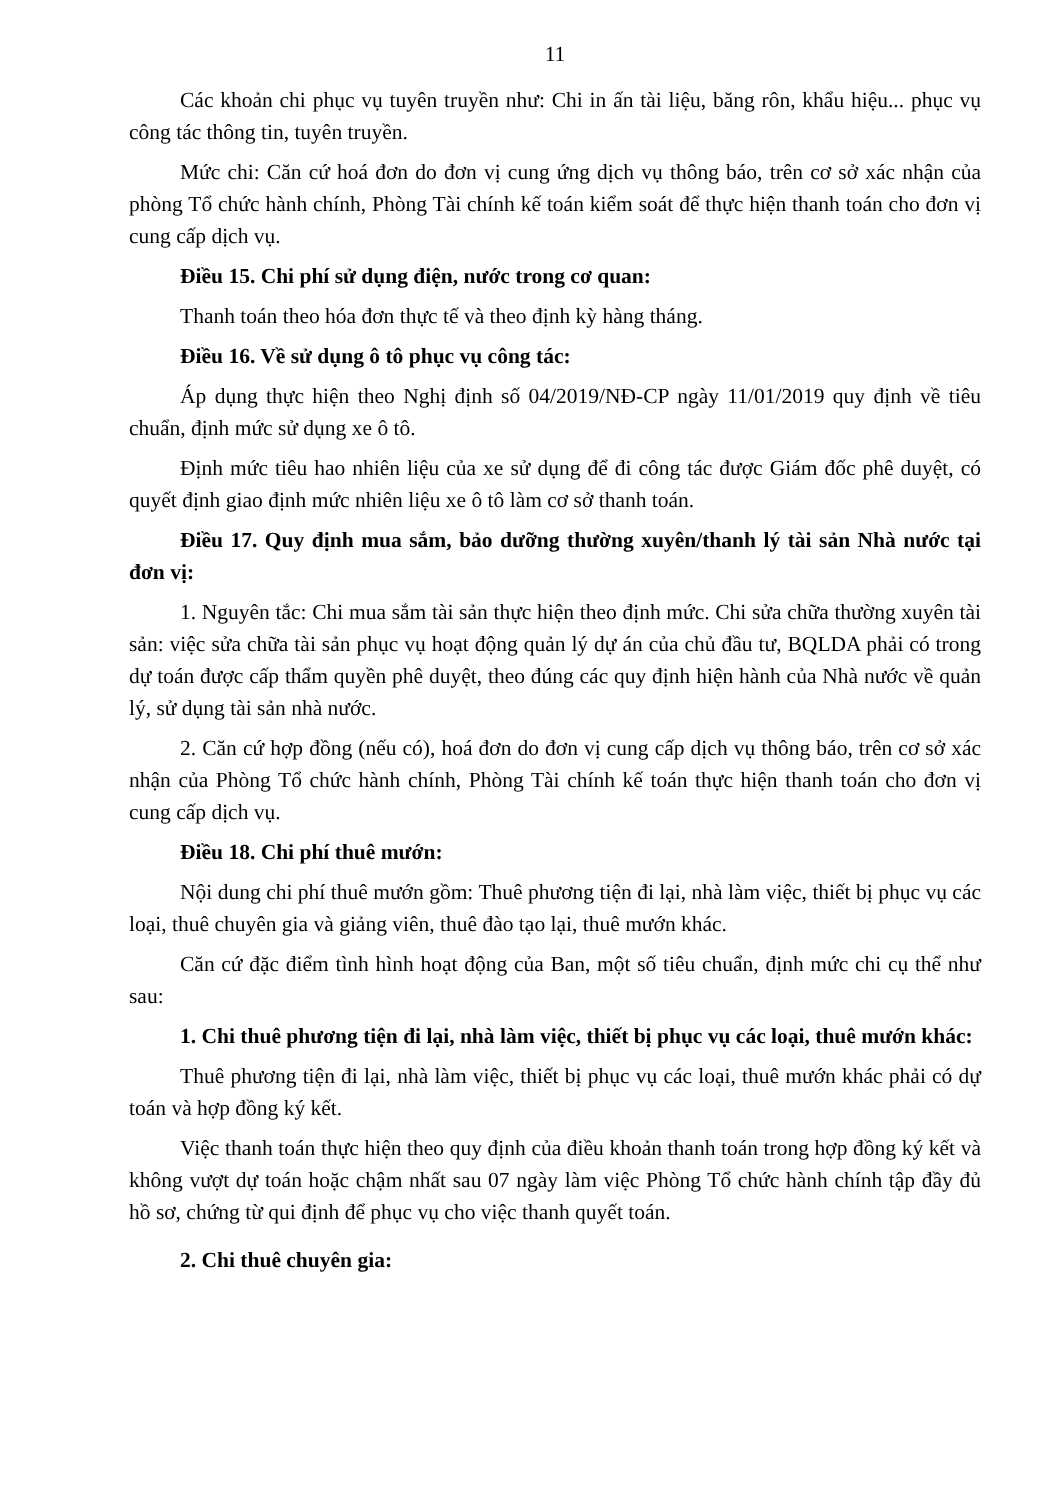11
Các khoản chi phục vụ tuyên truyền như: Chi in ấn tài liệu, băng rôn, khẩu hiệu... phục vụ công tác thông tin, tuyên truyền.
Mức chi: Căn cứ hoá đơn do đơn vị cung ứng dịch vụ thông báo, trên cơ sở xác nhận của phòng Tổ chức hành chính, Phòng Tài chính kế toán kiểm soát để thực hiện thanh toán cho đơn vị cung cấp dịch vụ.
Điều 15. Chi phí sử dụng điện, nước trong cơ quan:
Thanh toán theo hóa đơn thực tế và theo định kỳ hàng tháng.
Điều 16. Về sử dụng ô tô phục vụ công tác:
Áp dụng thực hiện theo Nghị định số 04/2019/NĐ-CP ngày 11/01/2019 quy định về tiêu chuẩn, định mức sử dụng xe ô tô.
Định mức tiêu hao nhiên liệu của xe sử dụng để đi công tác được Giám đốc phê duyệt, có quyết định giao định mức nhiên liệu xe ô tô làm cơ sở thanh toán.
Điều 17. Quy định mua sắm, bảo dưỡng thường xuyên/thanh lý tài sản Nhà nước tại đơn vị:
1. Nguyên tắc: Chi mua sắm tài sản thực hiện theo định mức. Chi sửa chữa thường xuyên tài sản: việc sửa chữa tài sản phục vụ hoạt động quản lý dự án của chủ đầu tư, BQLDA phải có trong dự toán được cấp thẩm quyền phê duyệt, theo đúng các quy định hiện hành của Nhà nước về quản lý, sử dụng tài sản nhà nước.
2. Căn cứ hợp đồng (nếu có), hoá đơn do đơn vị cung cấp dịch vụ thông báo, trên cơ sở xác nhận của Phòng Tổ chức hành chính, Phòng Tài chính kế toán thực hiện thanh toán cho đơn vị cung cấp dịch vụ.
Điều 18. Chi phí thuê mướn:
Nội dung chi phí thuê mướn gồm: Thuê phương tiện đi lại, nhà làm việc, thiết bị phục vụ các loại, thuê chuyên gia và giảng viên, thuê đào tạo lại, thuê mướn khác.
Căn cứ đặc điểm tình hình hoạt động của Ban, một số tiêu chuẩn, định mức chi cụ thể như sau:
1. Chi thuê phương tiện đi lại, nhà làm việc, thiết bị phục vụ các loại, thuê mướn khác:
Thuê phương tiện đi lại, nhà làm việc, thiết bị phục vụ các loại, thuê mướn khác phải có dự toán và hợp đồng ký kết.
Việc thanh toán thực hiện theo quy định của điều khoản thanh toán trong hợp đồng ký kết và không vượt dự toán hoặc chậm nhất sau 07 ngày làm việc Phòng Tổ chức hành chính tập đầy đủ hồ sơ, chứng từ qui định để phục vụ cho việc thanh quyết toán.
2. Chi thuê chuyên gia: